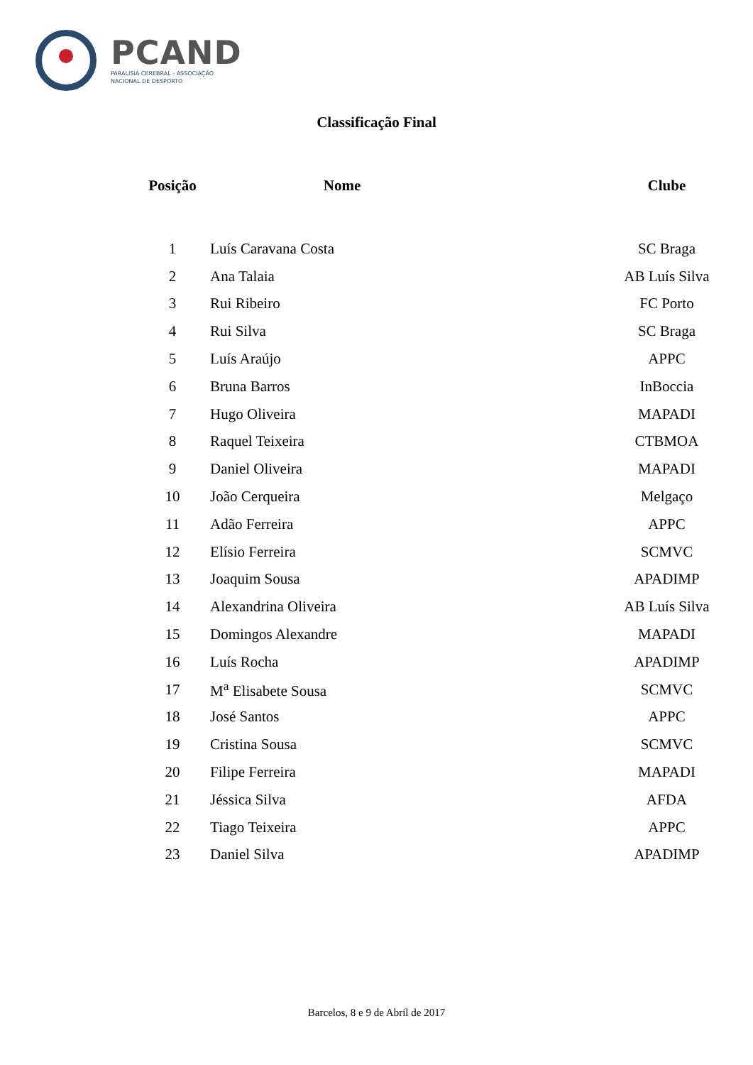PCAND
PARALISIA CEREBRAL - ASSOCIAÇÃO
NACIONAL DE DESPORTO
Classificação Final
| Posição | Nome | Clube |
| --- | --- | --- |
| 1 | Luís Caravana Costa | SC Braga |
| 2 | Ana Talaia | AB Luís Silva |
| 3 | Rui Ribeiro | FC Porto |
| 4 | Rui Silva | SC Braga |
| 5 | Luís Araújo | APPC |
| 6 | Bruna Barros | InBoccia |
| 7 | Hugo Oliveira | MAPADI |
| 8 | Raquel Teixeira | CTBMOA |
| 9 | Daniel Oliveira | MAPADI |
| 10 | João Cerqueira | Melgaço |
| 11 | Adão Ferreira | APPC |
| 12 | Elísio Ferreira | SCMVC |
| 13 | Joaquim Sousa | APADIMP |
| 14 | Alexandrina Oliveira | AB Luís Silva |
| 15 | Domingos Alexandre | MAPADI |
| 16 | Luís Rocha | APADIMP |
| 17 | M<sup>a</sup> Elisabete Sousa | SCMVC |
| 18 | José Santos | APPC |
| 19 | Cristina Sousa | SCMVC |
| 20 | Filipe Ferreira | MAPADI |
| 21 | Jéssica Silva | AFDA |
| 22 | Tiago Teixeira | APPC |
| 23 | Daniel Silva | APADIMP |
Barcelos, 8 e 9 de Abril de 2017